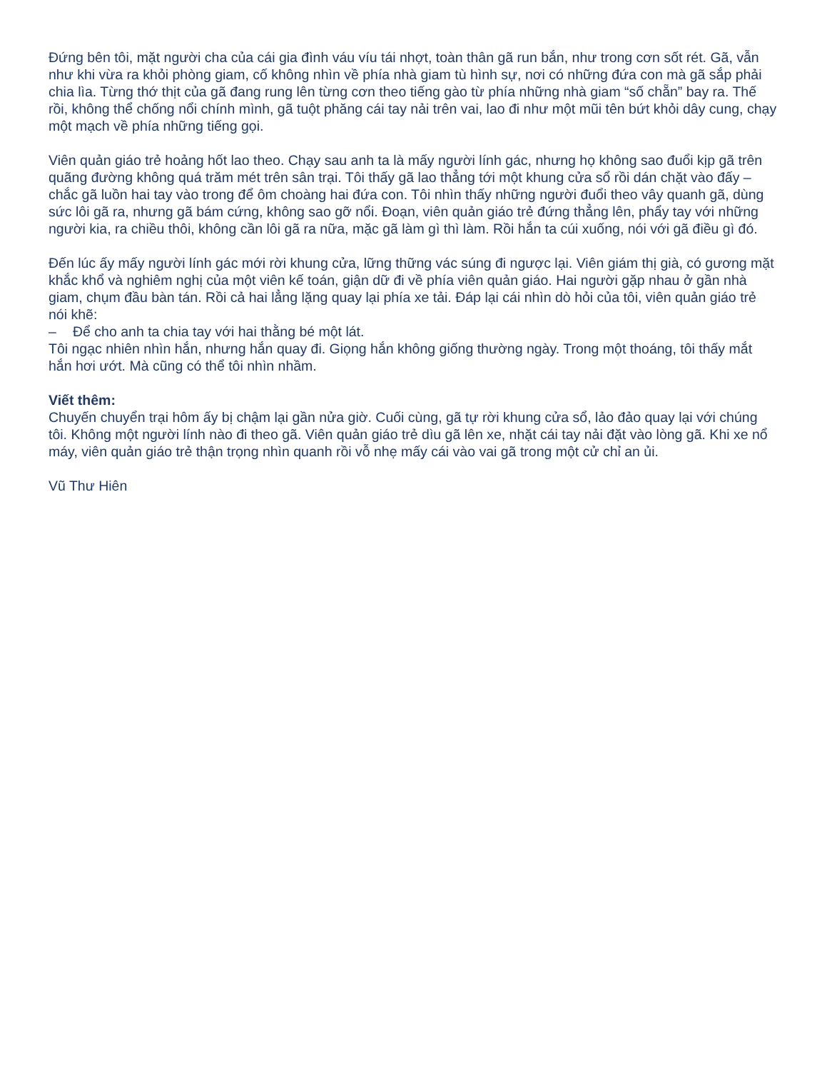Đứng bên tôi, mặt người cha của cái gia đình váu víu tái nhợt, toàn thân gã run bắn, như trong cơn sốt rét. Gã, vẫn như khi vừa ra khỏi phòng giam, cố không nhìn về phía nhà giam tù hình sự, nơi có những đứa con mà gã sắp phải chia lìa. Từng thớ thịt của gã đang rung lên từng cơn theo tiếng gào từ phía những nhà giam “số chẵn” bay ra. Thế rồi, không thể chống nổi chính mình, gã tuột phăng cái tay nải trên vai, lao đi như một mũi tên bứt khỏi dây cung, chạy một mạch về phía những tiếng gọi.
Viên quản giáo trẻ hoảng hốt lao theo. Chạy sau anh ta là mấy người lính gác, nhưng họ không sao đuổi kịp gã trên quãng đường không quá trăm mét trên sân trại. Tôi thấy gã lao thẳng tới một khung cửa sổ rồi dán chặt vào đấy – chắc gã luồn hai tay vào trong để ôm choàng hai đứa con. Tôi nhìn thấy những người đuổi theo vây quanh gã, dùng sức lôi gã ra, nhưng gã bám cứng, không sao gỡ nổi. Đoạn, viên quản giáo trẻ đứng thẳng lên, phẩy tay với những người kia, ra chiều thôi, không cần lôi gã ra nữa, mặc gã làm gì thì làm. Rồi hắn ta cúi xuống, nói với gã điều gì đó.
Đến lúc ấy mấy người lính gác mới rời khung cửa, lững thững vác súng đi ngược lại. Viên giám thị già, có gương mặt khắc khổ và nghiêm nghị của một viên kế toán, giận dữ đi về phía viên quản giáo. Hai người gặp nhau ở gần nhà giam, chụm đầu bàn tán. Rồi cả hai lẳng lặng quay lại phía xe tải. Đáp lại cái nhìn dò hỏi của tôi, viên quản giáo trẻ nói khẽ:
– Để cho anh ta chia tay với hai thằng bé một lát.
Tôi ngạc nhiên nhìn hắn, nhưng hắn quay đi. Giọng hắn không giống thường ngày. Trong một thoáng, tôi thấy mắt hắn hơi ướt. Mà cũng có thể tôi nhìn nhầm.
Viết thêm:
Chuyến chuyển trại hôm ấy bị chậm lại gần nửa giờ. Cuối cùng, gã tự rời khung cửa sổ, lảo đảo quay lại với chúng tôi. Không một người lính nào đi theo gã. Viên quản giáo trẻ dìu gã lên xe, nhặt cái tay nải đặt vào lòng gã. Khi xe nổ máy, viên quản giáo trẻ thận trọng nhìn quanh rồi vỗ nhẹ mấy cái vào vai gã trong một cử chỉ an ủi.
Vũ Thư Hiên